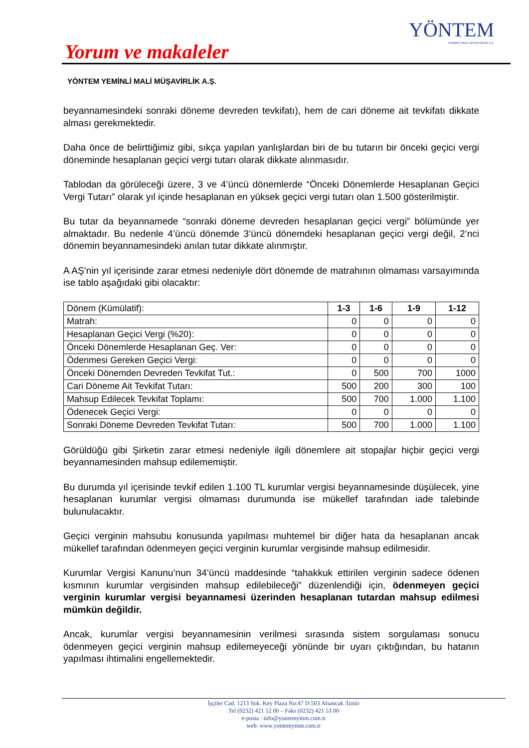YÖNTEM
YEMİNLİ MALİ MÜŞAVİRLİK A.Ş.
Yorum ve makaleler
YÖNTEM YEMİNLİ MALİ MÜŞAVİRLİK A.Ş.
beyannamesindeki sonraki döneme devreden tevkifatı), hem de cari döneme ait tevkifatı dikkate alması gerekmektedir.
Daha önce de belirttiğimiz gibi, sıkça yapılan yanlışlardan biri de bu tutarın bir önceki geçici vergi döneminde hesaplanan geçici vergi tutarı olarak dikkate alınmasıdır.
Tablodan da görüleceği üzere, 3 ve 4’üncü dönemlerde “Önceki Dönemlerde Hesaplanan Geçici Vergi Tutarı” olarak yıl içinde hesaplanan en yüksek geçici vergi tutarı olan 1.500 gösterilmiştir.
Bu tutar da beyannamede “sonraki döneme devreden hesaplanan geçici vergi” bölümünde yer almaktadır. Bu nedenle 4’üncü dönemde 3’üncü dönemdeki hesaplanan geçici vergi değil, 2’nci dönemin beyannamesindeki anılan tutar dikkate alınmıştır.
A AŞ’nin yıl içerisinde zarar etmesi nedeniyle dört dönemde de matrahının olmaması varsayımında ise tablo aşağıdaki gibi olacaktır:
| Dönem (Kümülatif): | 1-3 | 1-6 | 1-9 | 1-12 |
| --- | --- | --- | --- | --- |
| Matrah: | 0 | 0 | 0 | 0 |
| Hesaplanan Geçici Vergi (%20): | 0 | 0 | 0 | 0 |
| Önceki Dönemlerde Hesaplanan Geç. Ver: | 0 | 0 | 0 | 0 |
| Ödenmesi Gereken Geçici Vergi: | 0 | 0 | 0 | 0 |
| Önceki Dönemden Devreden Tevkifat Tut.: | 0 | 500 | 700 | 1000 |
| Cari Döneme Ait Tevkifat Tutarı: | 500 | 200 | 300 | 100 |
| Mahsup Edilecek Tevkifat Toplamı: | 500 | 700 | 1.000 | 1.100 |
| Ödenecek Geçici Vergi: | 0 | 0 | 0 | 0 |
| Sonraki Döneme Devreden Tevkifat Tutarı: | 500 | 700 | 1.000 | 1.100 |
Görüldüğü gibi Şirketin zarar etmesi nedeniyle ilgili dönemlere ait stopajlar hiçbir geçici vergi beyannamesinden mahsup edilememiştir.
Bu durumda yıl içerisinde tevkif edilen 1.100 TL kurumlar vergisi beyannamesinde düşülecek, yine hesaplanan kurumlar vergisi olmaması durumunda ise mükellef tarafından iade talebinde bulunulacaktır.
Geçici verginin mahsubu konusunda yapılması muhtemel bir diğer hata da hesaplanan ancak mükellef tarafından ödenmeyen geçici verginin kurumlar vergisinde mahsup edilmesidir.
Kurumlar Vergisi Kanunu’nun 34’üncü maddesinde “tahakkuk ettirilen verginin sadece ödenen kısmının kurumlar vergisinden mahsup edilebileceği” düzenlendiği için, ödenmeyen geçici verginin kurumlar vergisi beyannamesi üzerinden hesaplanan tutardan mahsup edilmesi mümkün değildir.
Ancak, kurumlar vergisi beyannamesinin verilmesi sırasında sistem sorgulaması sonucu ödenmeyen geçici verginin mahsup edilemeyeceği yönünde bir uyarı çıktığından, bu hatanın yapılması ihtimalini engellemektedir.
İşçiler Cad. 1213 Sok. Key Plaza No:47 D:503 Alsancak /İzmir
Tel (0232) 421 52 00 – Faks (0232) 421 53 00
e-posta : info@yontemymm.com.tr
web: www.yontemymm.com.tr